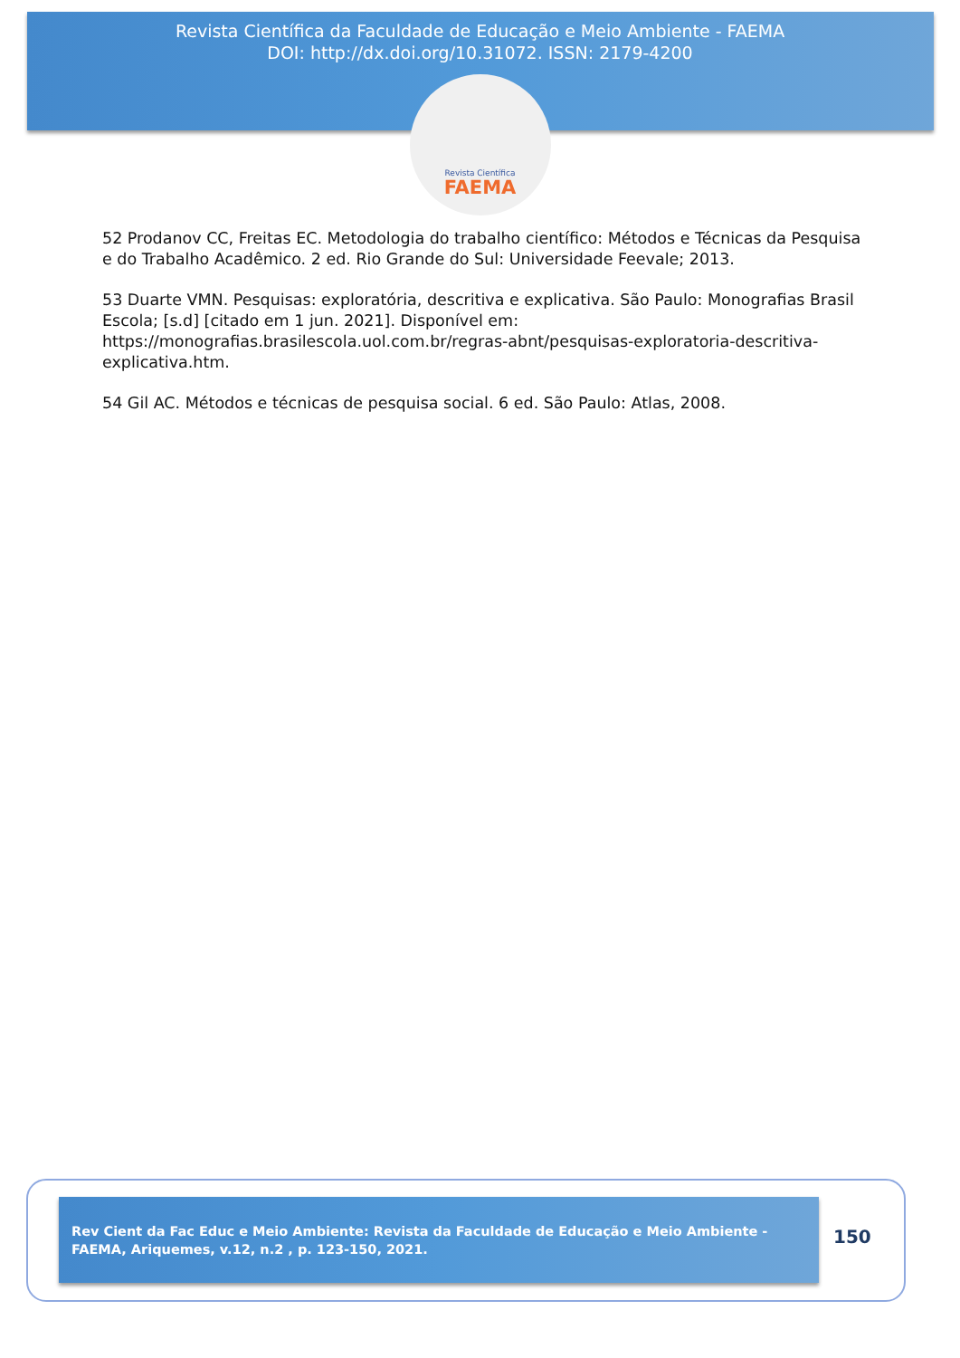Revista Científica da Faculdade de Educação e Meio Ambiente - FAEMA
DOI: http://dx.doi.org/10.31072. ISSN: 2179-4200
Revista Científica
FAEMA
52 Prodanov CC, Freitas EC. Metodologia do trabalho científico: Métodos e Técnicas da Pesquisa e do Trabalho Acadêmico. 2 ed. Rio Grande do Sul: Universidade Feevale; 2013.
53 Duarte VMN. Pesquisas: exploratória, descritiva e explicativa. São Paulo: Monografias Brasil Escola; [s.d] [citado em 1 jun. 2021]. Disponível em: https://monografias.brasilescola.uol.com.br/regras-abnt/pesquisas-exploratoria-descritiva-explicativa.htm.
54 Gil AC. Métodos e técnicas de pesquisa social. 6 ed. São Paulo: Atlas, 2008.
Rev Cient da Fac Educ e Meio Ambiente: Revista da Faculdade de Educação e Meio Ambiente - FAEMA, Ariquemes, v.12, n.2 , p. 123-150, 2021.
150